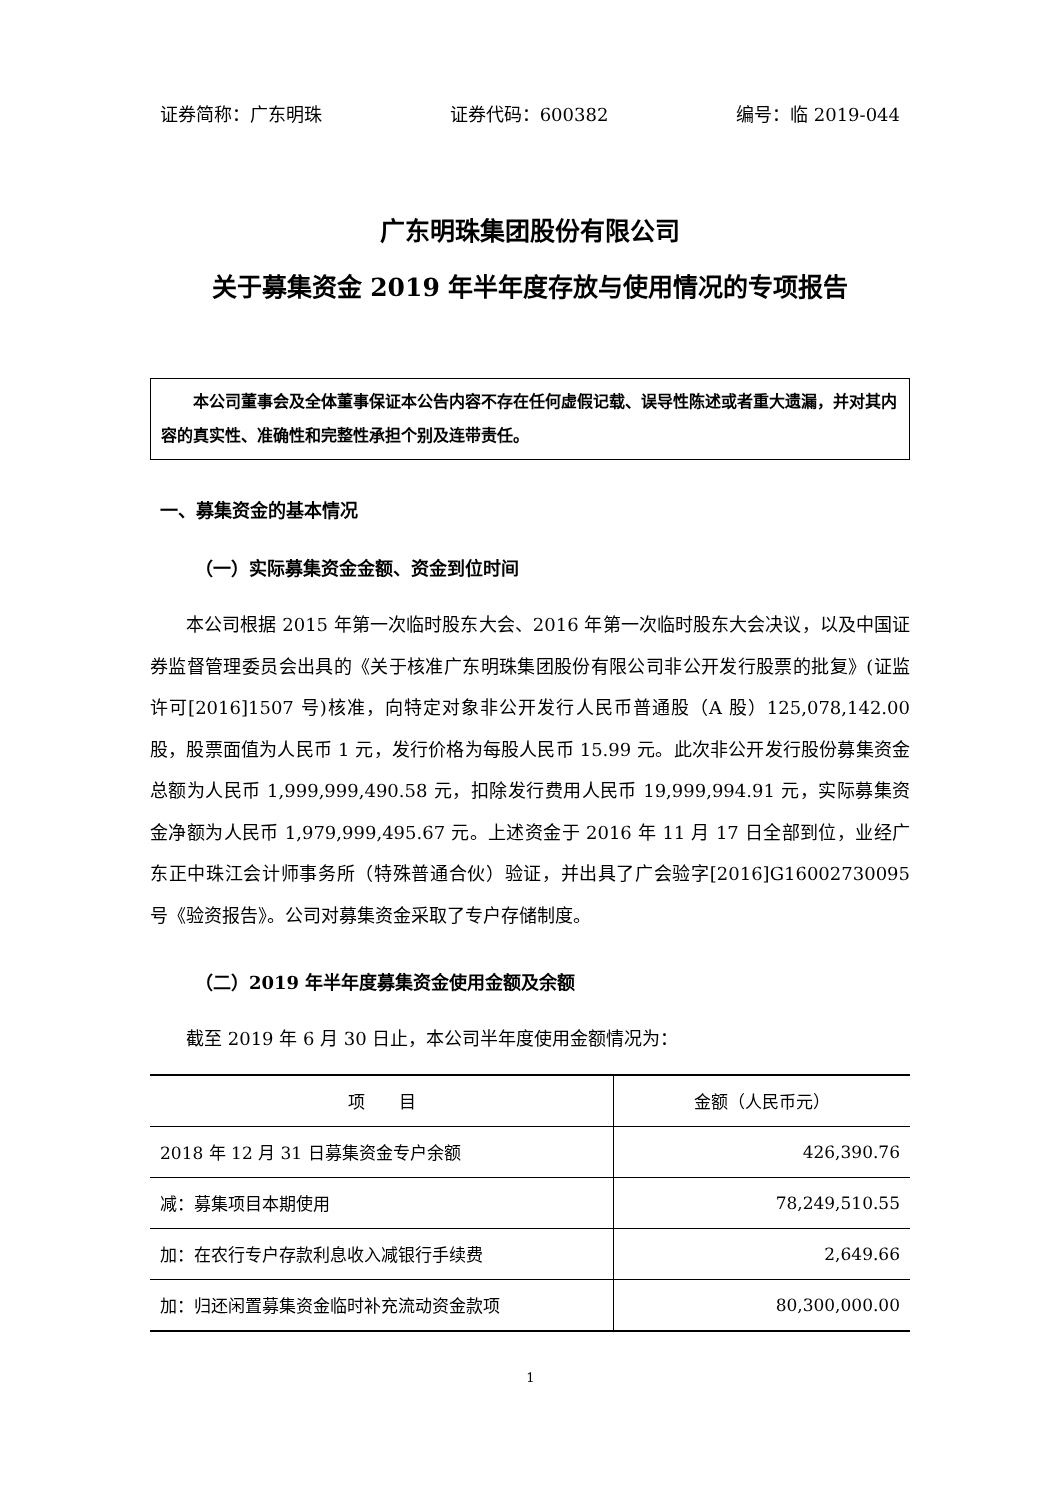证券简称：广东明珠 证券代码：600382 编号：临 2019-044
广东明珠集团股份有限公司
关于募集资金 2019 年半年度存放与使用情况的专项报告
本公司董事会及全体董事保证本公告内容不存在任何虚假记载、误导性陈述或者重大遗漏，并对其内容的真实性、准确性和完整性承担个别及连带责任。
一、募集资金的基本情况
（一）实际募集资金金额、资金到位时间
本公司根据 2015 年第一次临时股东大会、2016 年第一次临时股东大会决议，以及中国证券监督管理委员会出具的《关于核准广东明珠集团股份有限公司非公开发行股票的批复》(证监许可[2016]1507 号)核准，向特定对象非公开发行人民币普通股（A 股）125,078,142.00 股，股票面值为人民币 1 元，发行价格为每股人民币 15.99 元。此次非公开发行股份募集资金总额为人民币 1,999,999,490.58 元，扣除发行费用人民币 19,999,994.91 元，实际募集资金净额为人民币 1,979,999,495.67 元。上述资金于 2016 年 11 月 17 日全部到位，业经广东正中珠江会计师事务所（特殊普通合伙）验证，并出具了广会验字[2016]G16002730095 号《验资报告》。公司对募集资金采取了专户存储制度。
（二）2019 年半年度募集资金使用金额及余额
截至 2019 年 6 月 30 日止，本公司半年度使用金额情况为：
| 项 目 | 金额（人民币元） |
| --- | --- |
| 2018 年 12 月 31 日募集资金专户余额 | 426,390.76 |
| 减：募集项目本期使用 | 78,249,510.55 |
| 加：在农行专户存款利息收入减银行手续费 | 2,649.66 |
| 加：归还闲置募集资金临时补充流动资金款项 | 80,300,000.00 |
1